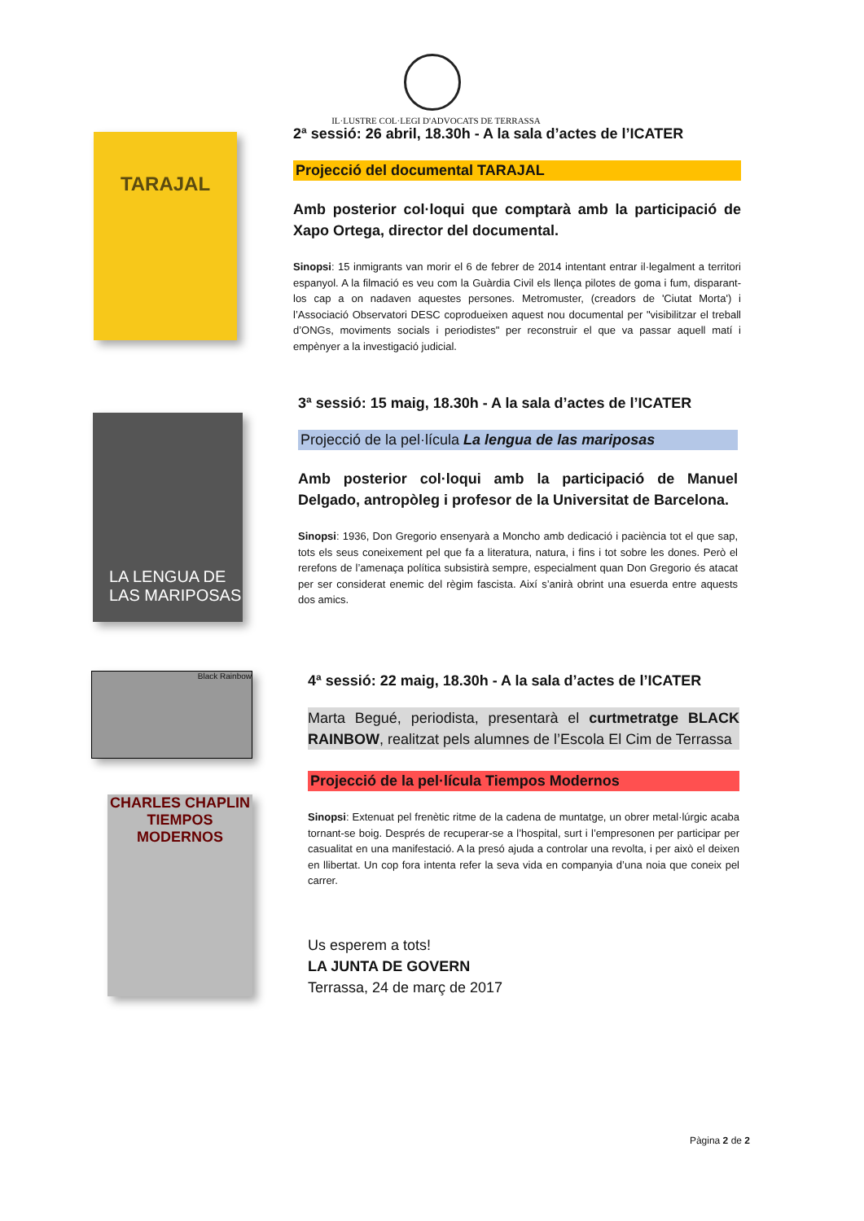IL·LUSTRE COL·LEGI D'ADVOCATS DE TERRASSA
TARAJAL
2ª sessió: 26 abril, 18.30h - A la sala d’actes de l’ICATER
Projecció del documental TARAJAL
Amb posterior col·loqui que comptarà amb la participació de Xapo Ortega, director del documental.
Sinopsi: 15 inmigrants van morir el 6 de febrer de 2014 intentant entrar il·legalment a territori espanyol. A la filmació es veu com la Guàrdia Civil els llença pilotes de goma i fum, disparant-los cap a on nadaven aquestes persones. Metromuster, (creadors de 'Ciutat Morta') i l’Associació Observatori DESC coprodueixen aquest nou documental per "visibilitzar el treball d’ONGs, moviments socials i periodistes" per reconstruir el que va passar aquell matí i empènyer a la investigació judicial.
LA LENGUA DE LAS MARIPOSAS
3ª sessió: 15 maig, 18.30h - A la sala d’actes de l’ICATER
Projecció de la pel·lícula La lengua de las mariposas
Amb posterior col·loqui amb la participació de Manuel Delgado, antropòleg i profesor de la Universitat de Barcelona.
Sinopsi: 1936, Don Gregorio ensenyarà a Moncho amb dedicació i paciència tot el que sap, tots els seus coneixement pel que fa a literatura, natura, i fins i tot sobre les dones. Però el rerefons de l’amenaça política subsistirà sempre, especialment quan Don Gregorio és atacat per ser considerat enemic del règim fascista. Així s’anirà obrint una esuerda entre aquests dos amics.
Black Rainbow
CHARLES CHAPLIN
TIEMPOS MODERNOS
4ª sessió: 22 maig, 18.30h - A la sala d’actes de l’ICATER
Marta Begué, periodista, presentarà el curtmetratge BLACK RAINBOW, realitzat pels alumnes de l’Escola El Cim de Terrassa
Projecció de la pel·lícula Tiempos Modernos
Sinopsi: Extenuat pel frenètic ritme de la cadena de muntatge, un obrer metal·lúrgic acaba tornant-se boig. Després de recuperar-se a l’hospital, surt i l’empresonen per participar per casualitat en una manifestació. A la presó ajuda a controlar una revolta, i per això el deixen en llibertat. Un cop fora intenta refer la seva vida en companyia d’una noia que coneix pel carrer.
Us esperem a tots!
LA JUNTA DE GOVERN
Terrassa, 24 de març de 2017
Pàgina 2 de 2